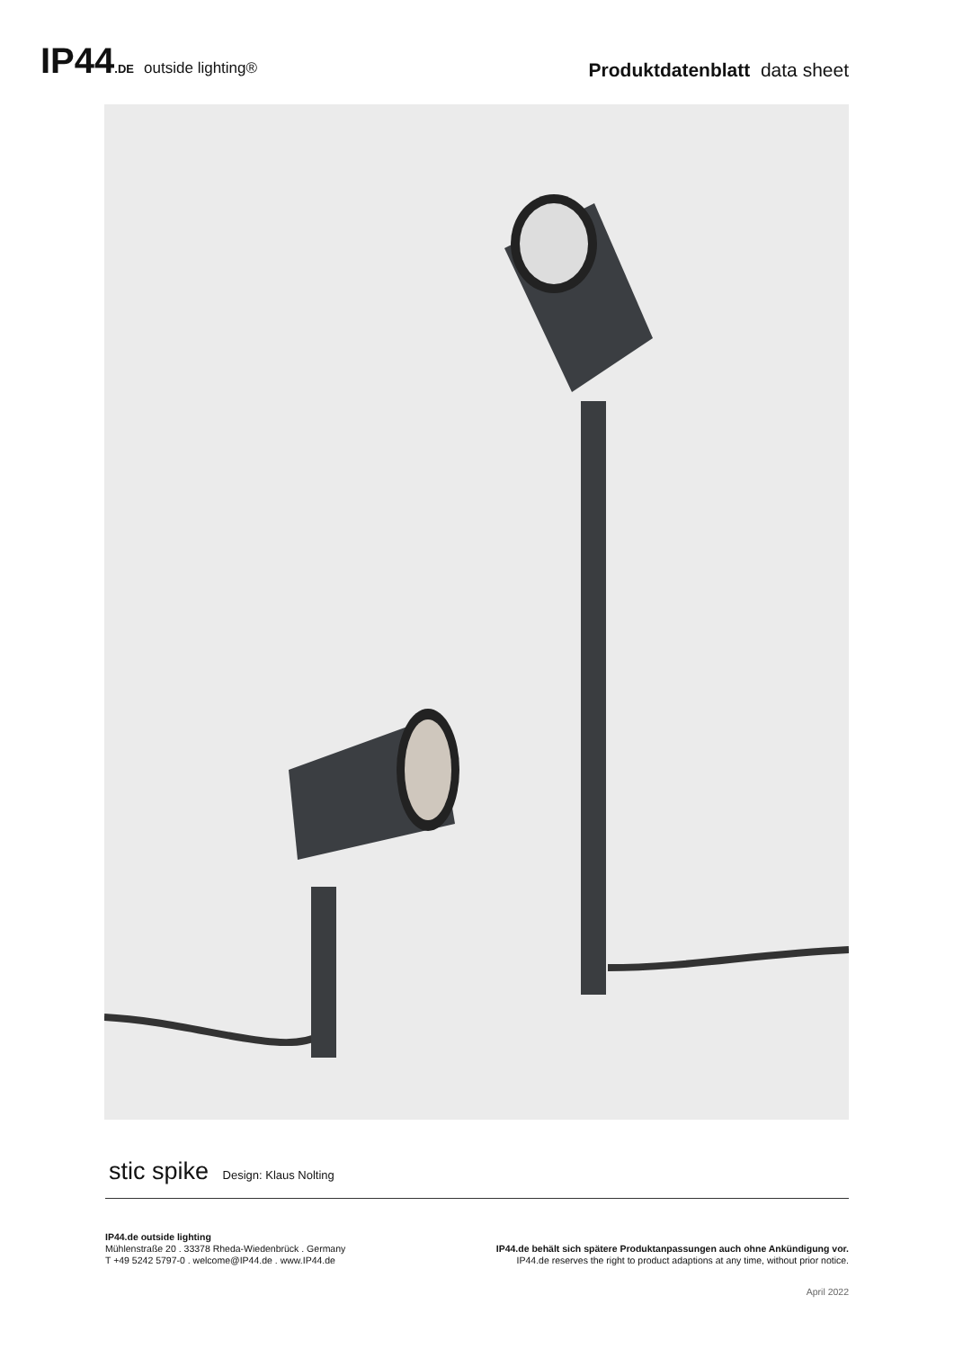IP44.DE outside lighting®
Produktdatenblatt data sheet
stic spike Design: Klaus Nolting
IP44.de outside lighting
Mühlenstraße 20 . 33378 Rheda-Wiedenbrück . Germany
T +49 5242 5797-0 . welcome@IP44.de . www.IP44.de
IP44.de behält sich spätere Produktanpassungen auch ohne Ankündigung vor.
IP44.de reserves the right to product adaptions at any time, without prior notice.
April 2022